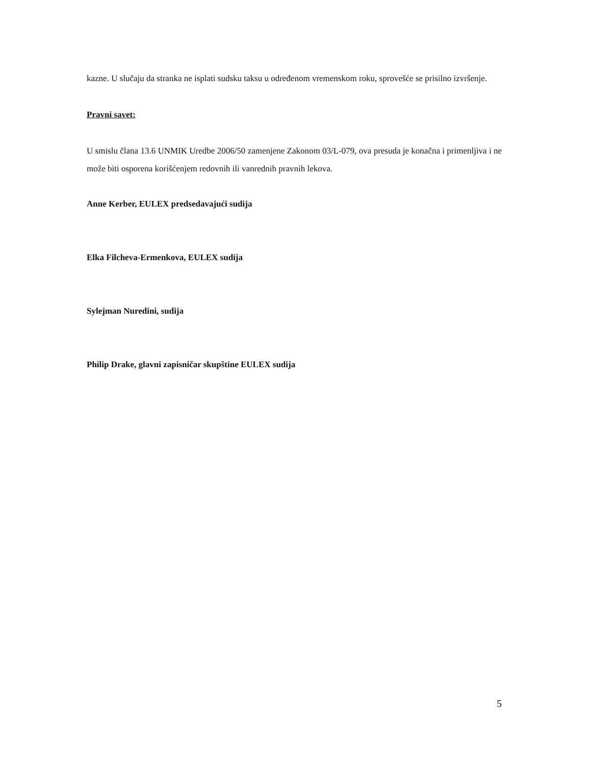kazne. U slučaju da stranka ne isplati sudsku taksu u određenom vremenskom roku, sprovešće se prisilno izvršenje.
Pravni savet:
U smislu člana 13.6 UNMIK Uredbe 2006/50 zamenjene Zakonom 03/L-079, ova presuda je konačna i primenljiva i ne može biti osporena korišćenjem redovnih ili vanrednih pravnih lekova.
Anne Kerber, EULEX predsedavajući sudija
Elka Filcheva-Ermenkova, EULEX sudija
Sylejman Nuredini, sudija
Philip Drake, glavni zapisničar skupštine EULEX sudija
5